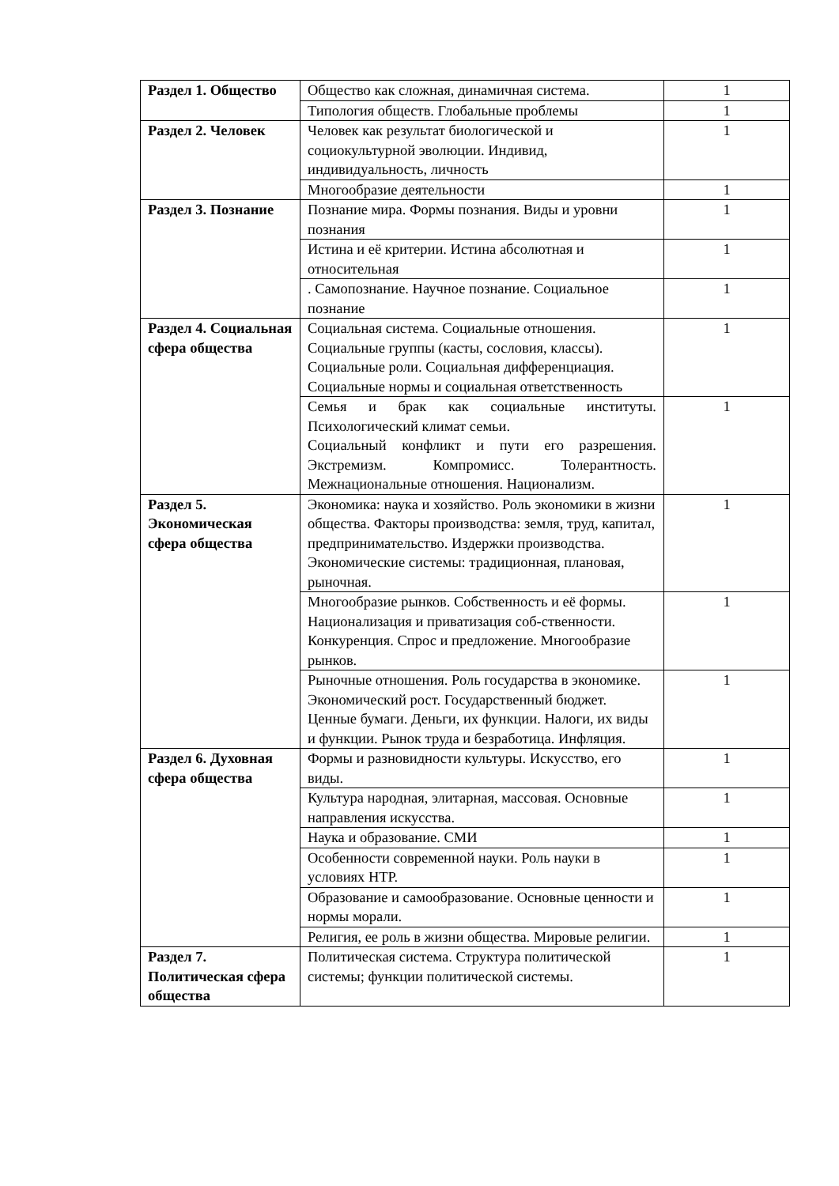| Раздел 1. Общество | Общество как сложная, динамичная система. | 1 |
| | Типология обществ. Глобальные проблемы | 1 |
| Раздел 2. Человек | Человек как результат биологической и социокультурной эволюции. Индивид, индивидуальность, личность | 1 |
| | Многообразие деятельности | 1 |
| Раздел 3. Познание | Познание мира. Формы познания. Виды и уровни познания | 1 |
| | Истина и её критерии. Истина абсолютная и относительная | 1 |
| | . Самопознание. Научное познание. Социальное познание | 1 |
| Раздел 4. Социальная сфера общества | Социальная система. Социальные отношения. Социальные группы (касты, сословия, классы). Социальные роли. Социальная дифференциация. Социальные нормы и социальная ответственность | 1 |
| | Семья и брак как социальные институты. Психологический климат семьи. Социальный конфликт и пути его разрешения. Экстремизм. Компромисс. Толерантность. Межнациональные отношения. Национализм. | 1 |
| Раздел 5. Экономическая сфера общества | Экономика: наука и хозяйство. Роль экономики в жизни общества. Факторы производства: земля, труд, капитал, предпринимательство. Издержки производства. Экономические системы: традиционная, плановая, рыночная. | 1 |
| | Многообразие рынков. Собственность и её формы. Национализация и приватизация соб-ственности. Конкуренция. Спрос и предложение. Многообразие рынков. | 1 |
| | Рыночные отношения. Роль государства в экономике. Экономический рост. Государственный бюджет. Ценные бумаги. Деньги, их функции. Налоги, их виды и функции. Рынок труда и безработица. Инфляция. | 1 |
| Раздел 6. Духовная сфера общества | Формы и разновидности культуры. Искусство, его виды. | 1 |
| | Культура народная, элитарная, массовая. Основные направления искусства. | 1 |
| | Наука и образование. СМИ | 1 |
| | Особенности современной науки. Роль науки в условиях НТР. | 1 |
| | Образование и самообразование. Основные ценности и нормы морали. | 1 |
| | Религия, ее роль в жизни общества. Мировые религии. | 1 |
| Раздел 7. Политическая сфера общества | Политическая система. Структура политической системы; функции политической системы. | 1 |